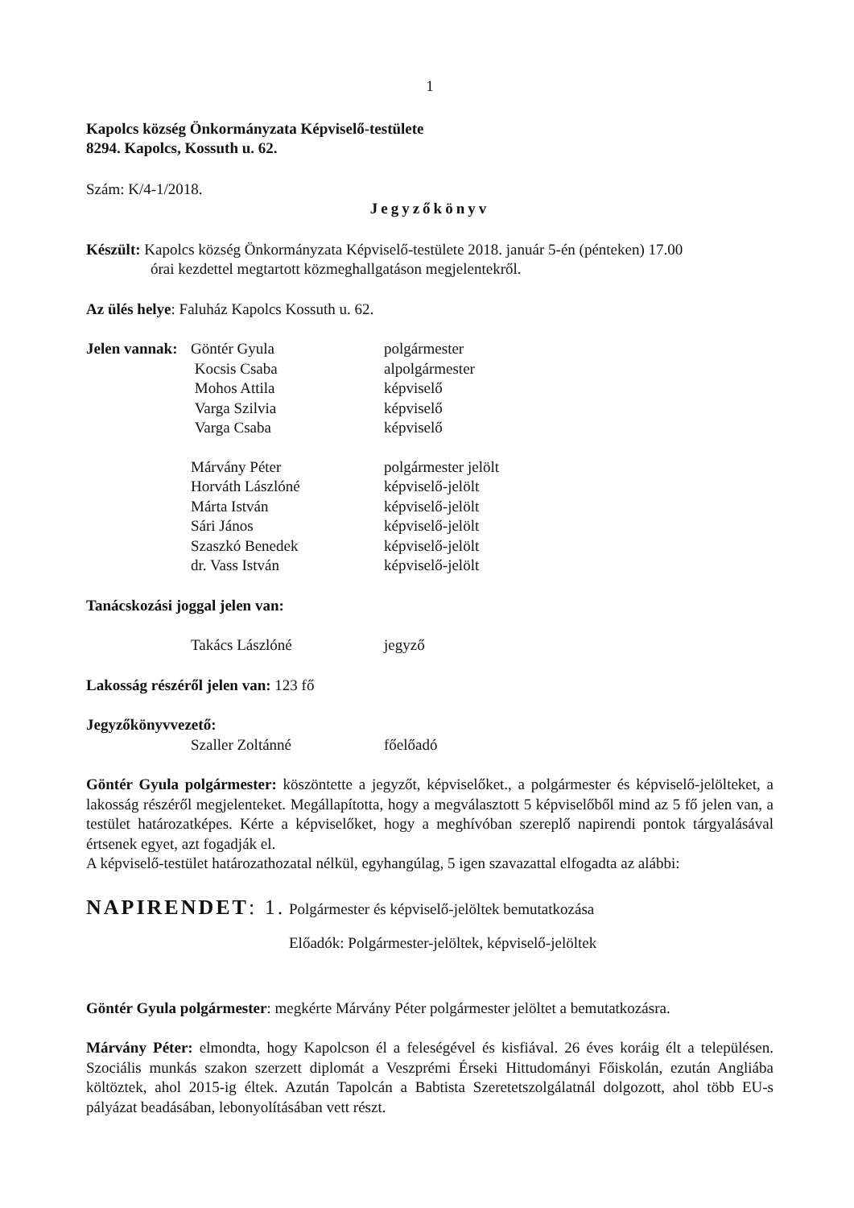1
Kapolcs község Önkormányzata Képviselő-testülete
8294. Kapolcs, Kossuth u. 62.
Szám: K/4-1/2018.
Jegyzőkönyv
Készült: Kapolcs község Önkormányzata Képviselő-testülete 2018. január 5-én (pénteken) 17.00
órai kezdettel megtartott közmeghallgatáson megjelentekről.
Az ülés helye: Faluház Kapolcs Kossuth u. 62.
| Jelen vannak: | Göntér Gyula | polgármester |
| | Kocsis Csaba | alpolgármester |
| | Mohos Attila | képviselő |
| | Varga Szilvia | képviselő |
| | Varga Csaba | képviselő |
| | Márvány Péter | polgármester jelölt |
| | Horváth Lászlóné | képviselő-jelölt |
| | Márta István | képviselő-jelölt |
| | Sári János | képviselő-jelölt |
| | Szaszkó Benedek | képviselő-jelölt |
| | dr. Vass István | képviselő-jelölt |
Tanácskozási joggal jelen van:
| | Takács Lászlóné | jegyző |
Lakosság részéről jelen van: 123 fő
Jegyzőkönyvvezető:
| | Szaller Zoltánné | főelőadó |
Göntér Gyula polgármester: köszöntette a jegyzőt, képviselőket., a polgármester és képviselő-jelölteket, a lakosság részéről megjelenteket. Megállapította, hogy a megválasztott 5 képviselőből mind az 5 fő jelen van, a testület határozatképes. Kérte a képviselőket, hogy a meghívóban szereplő napirendi pontok tárgyalásával értsenek egyet, azt fogadják el.
A képviselő-testület határozathozatal nélkül, egyhangúlag, 5 igen szavazattal elfogadta az alábbi:
NAPIRENDET: 1. Polgármester és képviselő-jelöltek bemutatkozása
Előadók: Polgármester-jelöltek, képviselő-jelöltek
Göntér Gyula polgármester: megkérte Márvány Péter polgármester jelöltet a bemutatkozásra.
Márvány Péter: elmondta, hogy Kapolcson él a feleségével és kisfiával. 26 éves koráig élt a településen. Szociális munkás szakon szerzett diplomát a Veszprémi Érseki Hittudományi Főiskolán, ezután Angliába költöztek, ahol 2015-ig éltek. Azután Tapolcán a Babtista Szeretetszolgálatnál dolgozott, ahol több EU-s pályázat beadásában, lebonyolításában vett részt.